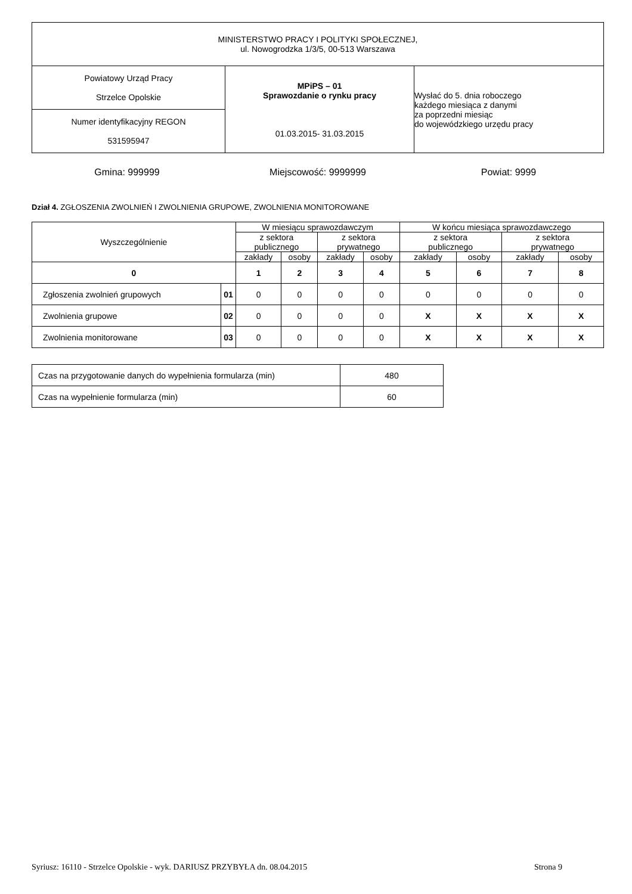| MINISTERSTWO PRACY I POLITYKI SPOŁECZNEJ, ul. Nowogrodzka 1/3/5, 00-513 Warszawa | | |
| Powiatowy Urząd Pracy Strzelce Opolskie | MPiPS – 01 Sprawozdanie o rynku pracy 01.03.2015- 31.03.2015 | Wysłać do 5. dnia roboczego każdego miesiąca z danymi za poprzedni miesiąc do wojewódzkiego urzędu pracy |
| Numer identyfikacyjny REGON 531595947 | | |
Gmina: 999999 Miejscowość: 9999999 Powiat: 9999
Dział 4. ZGŁOSZENIA ZWOLNIEŃ I ZWOLNIENIA GRUPOWE, ZWOLNIENIA MONITOROWANE
| Wyszczególnienie | | W miesiącu sprawozdawczym | | | | W końcu miesiąca sprawozdawczego | | | |
| --- | --- | --- | --- | --- | --- | --- | --- | --- | --- |
| | | z sektora publicznego | | z sektora prywatnego | | z sektora publicznego | | z sektora prywatnego | |
| | | zakłady | osoby | zakłady | osoby | zakłady | osoby | zakłady | osoby |
| 0 | | 1 | 2 | 3 | 4 | 5 | 6 | 7 | 8 |
| Zgłoszenia zwolnień grupowych | 01 | 0 | 0 | 0 | 0 | 0 | 0 | 0 | 0 |
| Zwolnienia grupowe | 02 | 0 | 0 | 0 | 0 | X | X | X | X |
| Zwolnienia monitorowane | 03 | 0 | 0 | 0 | 0 | X | X | X | X |
| Czas na przygotowanie danych do wypełnienia formularza (min) | 480 |
| Czas na wypełnienie formularza (min) | 60 |
Syriusz: 16110 - Strzelce Opolskie - wyk. DARIUSZ PRZYBYŁA dn. 08.04.2015 Strona 9